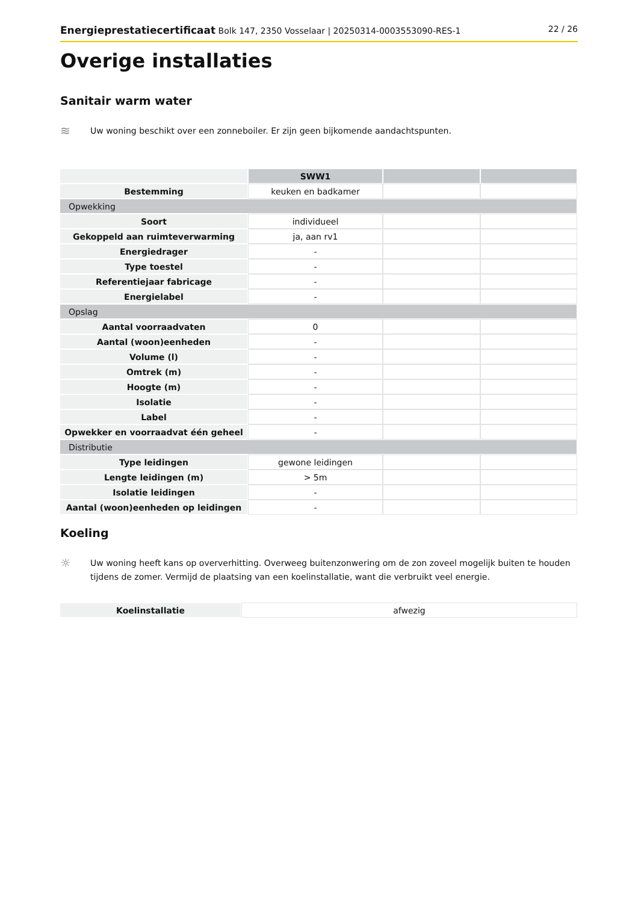Energieprestatiecertificaat Bolk 147, 2350 Vosselaar | 20250314-0003553090-RES-1 22 / 26
Overige installaties
Sanitair warm water
≋
Uw woning beschikt over een zonneboiler. Er zijn geen bijkomende aandachtspunten.
| | SWW1 | | |
| Bestemming | keuken en badkamer | | |
| Opwekking | | | |
| Soort | individueel | | |
| Gekoppeld aan ruimteverwarming | ja, aan rv1 | | |
| Energiedrager | - | | |
| Type toestel | - | | |
| Referentiejaar fabricage | - | | |
| Energielabel | - | | |
| Opslag | | | |
| Aantal voorraadvaten | 0 | | |
| Aantal (woon)eenheden | - | | |
| Volume (l) | - | | |
| Omtrek (m) | - | | |
| Hoogte (m) | - | | |
| Isolatie | - | | |
| Label | - | | |
| Opwekker en voorraadvat één geheel | - | | |
| Distributie | | | |
| Type leidingen | gewone leidingen | | |
| Lengte leidingen (m) | > 5m | | |
| Isolatie leidingen | - | | |
| Aantal (woon)eenheden op leidingen | - | | |
Koeling
☼
Uw woning heeft kans op oververhitting. Overweeg buitenzonwering om de zon zoveel mogelijk buiten te houden tijdens de zomer. Vermijd de plaatsing van een koelinstallatie, want die verbruikt veel energie.
| Koelinstallatie | afwezig |